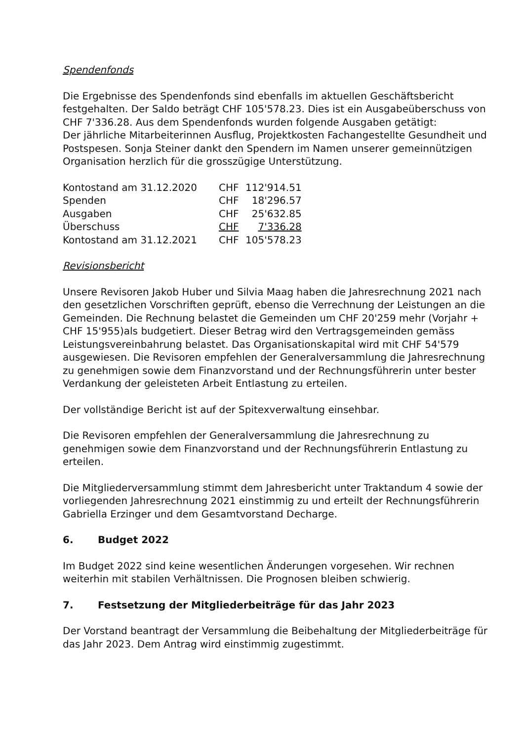Spendenfonds
Die Ergebnisse des Spendenfonds sind ebenfalls im aktuellen Geschäftsbericht festgehalten. Der Saldo beträgt CHF 105'578.23. Dies ist ein Ausgabeüberschuss von CHF 7'336.28. Aus dem Spendenfonds wurden folgende Ausgaben getätigt:
Der jährliche Mitarbeiterinnen Ausflug, Projektkosten Fachangestellte Gesundheit und Postspesen. Sonja Steiner dankt den Spendern im Namen unserer gemeinnützigen Organisation herzlich für die grosszügige Unterstützung.
| Kontostand am 31.12.2020 | CHF | 112'914.51 |
| Spenden | CHF | 18'296.57 |
| Ausgaben | CHF | 25'632.85 |
| Überschuss | CHF | 7'336.28 |
| Kontostand am 31.12.2021 | CHF | 105'578.23 |
Revisionsbericht
Unsere Revisoren Jakob Huber und Silvia Maag haben die Jahresrechnung 2021 nach den gesetzlichen Vorschriften geprüft, ebenso die Verrechnung der Leistungen an die Gemeinden. Die Rechnung belastet die Gemeinden um CHF 20'259 mehr (Vorjahr + CHF 15'955)als budgetiert. Dieser Betrag wird den Vertragsgemeinden gemäss Leistungsvereinbahrung belastet. Das Organisationskapital wird mit CHF 54'579 ausgewiesen. Die Revisoren empfehlen der Generalversammlung die Jahresrechnung zu genehmigen sowie dem Finanzvorstand und der Rechnungsführerin unter bester Verdankung der geleisteten Arbeit Entlastung zu erteilen.
Der vollständige Bericht ist auf der Spitexverwaltung einsehbar.
Die Revisoren empfehlen der Generalversammlung die Jahresrechnung zu genehmigen sowie dem Finanzvorstand und der Rechnungsführerin Entlastung zu erteilen.
Die Mitgliederversammlung stimmt dem Jahresbericht unter Traktandum 4 sowie der vorliegenden Jahresrechnung 2021 einstimmig zu und erteilt der Rechnungsführerin Gabriella Erzinger und dem Gesamtvorstand Decharge.
6. Budget 2022
Im Budget 2022 sind keine wesentlichen Änderungen vorgesehen. Wir rechnen weiterhin mit stabilen Verhältnissen. Die Prognosen bleiben schwierig.
7. Festsetzung der Mitgliederbeiträge für das Jahr 2023
Der Vorstand beantragt der Versammlung die Beibehaltung der Mitgliederbeiträge für das Jahr 2023. Dem Antrag wird einstimmig zugestimmt.